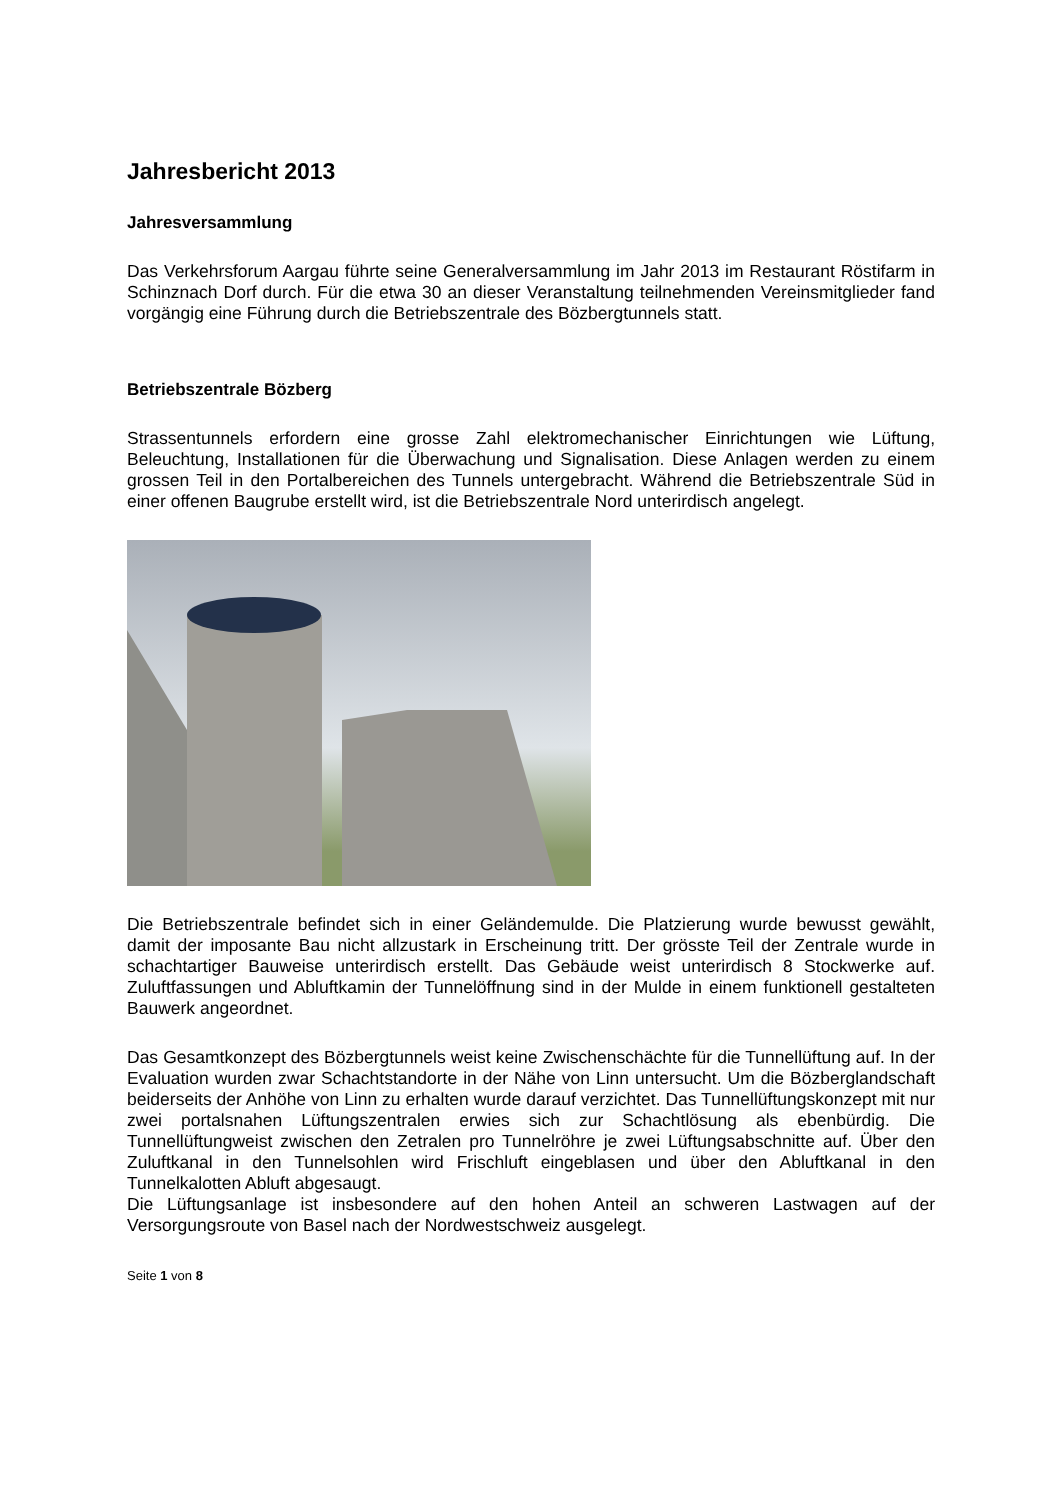Jahresbericht 2013
Jahresversammlung
Das Verkehrsforum Aargau führte seine Generalversammlung im Jahr 2013 im Restaurant Röstifarm in Schinznach Dorf durch. Für die etwa 30 an dieser Veranstaltung teilnehmenden Vereinsmitglieder fand vorgängig eine Führung durch die Betriebszentrale des Bözbergtunnels statt.
Betriebszentrale Bözberg
Strassentunnels erfordern eine grosse Zahl elektromechanischer Einrichtungen wie Lüftung, Beleuchtung, Installationen für die Überwachung und Signalisation. Diese Anlagen werden zu einem grossen Teil in den Portalbereichen des Tunnels untergebracht. Während die Betriebszentrale Süd in einer offenen Baugrube erstellt wird, ist die Betriebszentrale Nord unterirdisch angelegt.
Die Betriebszentrale befindet sich in einer Geländemulde. Die Platzierung wurde bewusst gewählt, damit der imposante Bau nicht allzustark in Erscheinung tritt. Der grösste Teil der Zentrale wurde in schachtartiger Bauweise unterirdisch erstellt. Das Gebäude weist unterirdisch 8 Stockwerke auf. Zuluftfassungen und Abluftkamin der Tunnelöffnung sind in der Mulde in einem funktionell gestalteten Bauwerk angeordnet.
Das Gesamtkonzept des Bözbergtunnels weist keine Zwischenschächte für die Tunnellüftung auf. In der Evaluation wurden zwar Schachtstandorte in der Nähe von Linn untersucht. Um die Bözberglandschaft beiderseits der Anhöhe von Linn zu erhalten wurde darauf verzichtet. Das Tunnellüftungskonzept mit nur zwei portalsnahen Lüftungszentralen erwies sich zur Schachtlösung als ebenbürdig. Die Tunnellüftungweist zwischen den Zetralen pro Tunnelröhre je zwei Lüftungsabschnitte auf. Über den Zuluftkanal in den Tunnelsohlen wird Frischluft eingeblasen und über den Abluftkanal in den Tunnelkalotten Abluft abgesaugt.
Die Lüftungsanlage ist insbesondere auf den hohen Anteil an schweren Lastwagen auf der Versorgungsroute von Basel nach der Nordwestschweiz ausgelegt.
Seite 1 von 8